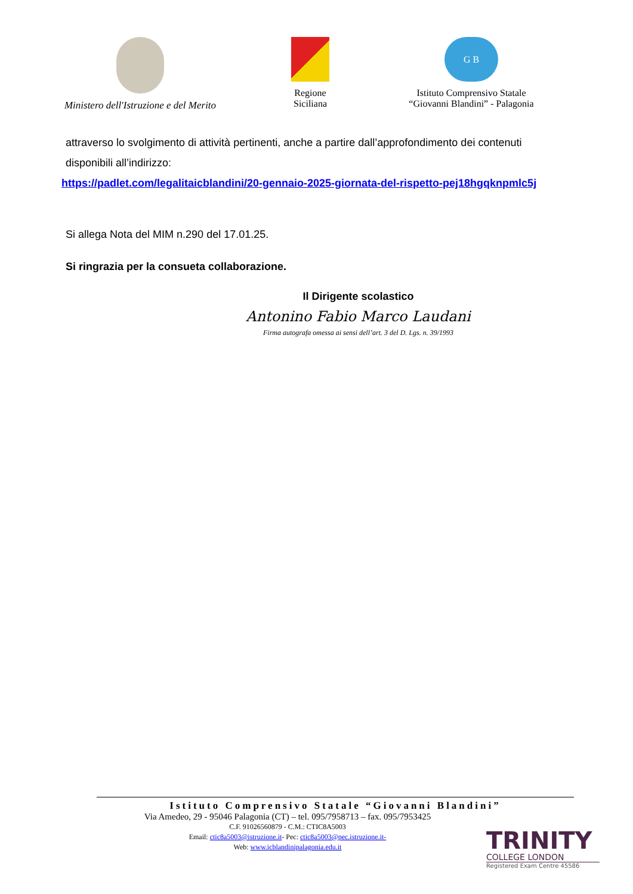Ministero dell'Istruzione e del Merito Regione
Siciliana
G B
Istituto Comprensivo Statale
“Giovanni Blandini” - Palagonia
attraverso lo svolgimento di attività pertinenti, anche a partire dall’approfondimento dei contenuti disponibili all’indirizzo:
https://padlet.com/legalitaicblandini/20-gennaio-2025-giornata-del-rispetto-pej18hgqknpmlc5j
Si allega Nota del MIM n.290 del 17.01.25.
Si ringrazia per la consueta collaborazione.
Il Dirigente scolastico
Antonino Fabio Marco Laudani
Firma autografa omessa ai sensi dell’art. 3 del D. Lgs. n. 39/1993
Istituto Comprensivo Statale “Giovanni Blandini”
Via Amedeo, 29 - 95046 Palagonia (CT) – tel. 095/7958713 – fax. 095/7953425
C.F. 91026560879 - C.M.: CTIC8A5003
Email: ctic8a5003@istruzione.it- Pec: ctic8a5003@pec.istruzione.it-
Web: www.icblandinipalagonia.edu.it
TRINITY
COLLEGE LONDON
Registered Exam Centre 45586